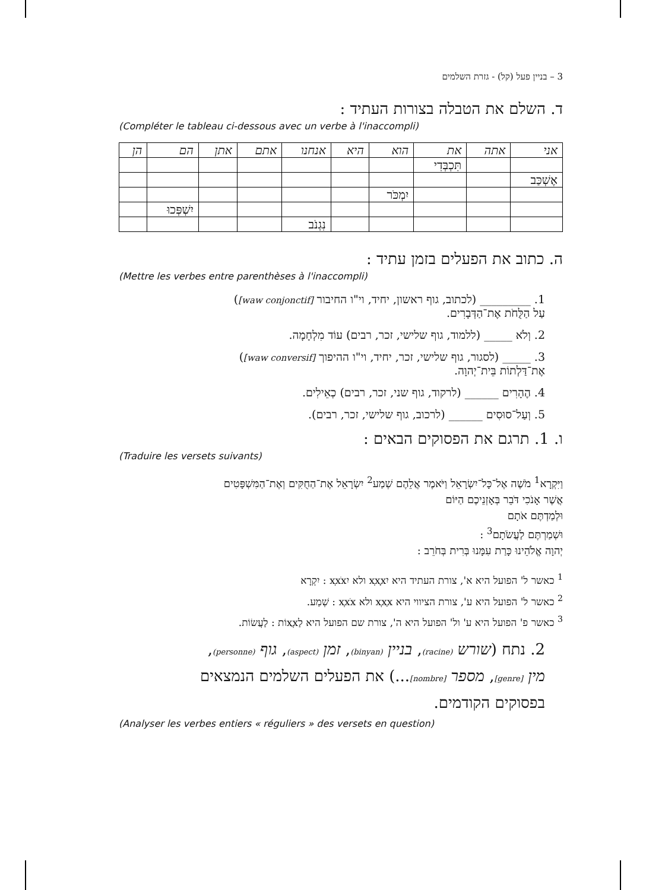3 – בניין פעל (קל) - גזרת השלמים
ד. השלם את הטבלה בצורות העתיד :
(Compléter le tableau ci-dessous avec un verbe à l'inaccompli)
| אני | אתה | את | הוא | היא | אנחנו | אתם | אתן | הם | הן |
| --- | --- | --- | --- | --- | --- | --- | --- | --- | --- |
| | | תִּכְבְּדִי | | | | | | | |
| אֶשְׁכַּב | | | | | | | | | |
| | | | יִמְכֹּר | | | | | | |
| | | | | | | | | יִשְׁפְּכוּ | |
| | | | | | נִגְנֹב | | | | |
ה. כתוב את הפעלים בזמן עתיד :
(Mettre les verbes entre parenthèses à l'inaccompli)
1. _________ (לכתוב, גוף ראשון, יחיד, וי"ו החיבור [waw conjonctif])
עַל הַלֻּחֹת אֶת־הַדְּבָרִים.
2. וְלֹא _____ (ללמוד, גוף שלישי, זכר, רבים) עוֹד מִלְחָמָה.
3. _____ (לסגור, גוף שלישי, זכר, יחיד, וי"ו ההיפוך [waw conversif])
אֶת־דַּלְתוֹת בֵּית־יְהוָה.
4. הֶהָרִים ______ (לרקוד, גוף שני, זכר, רבים) כְאֵילִים.
5. וְעַל־סוּסִים ______ (לרכוב, גוף שלישי, זכר, רבים).
ו. 1. תרגם את הפסוקים הבאים :
(Traduire les versets suivants)
וַיִּקְרָא<sup>1</sup> מֹשֶׁה אֶל־כָּל־יִשְׂרָאֵל וַיֹּאמֶר אֲלֵהֶם שְׁמַע<sup>2</sup> יִשְׂרָאֵל אֶת־הַחֻקִּים וְאֶת־הַמִּשְׁפָּטִים
אֲשֶׁר אָנֹכִי דֹּבֵר בְּאָזְנֵיכֶם הַיּוֹם
וּלְמַדְתֶּם אֹתָם
וּשְׁמַרְתֶּם לַעֲשֹׂתָם<sup>3</sup> :
יְהוָה אֱלֹהֵינוּ כָּרַת עִמָּנוּ בְּרִית בְּחֹרֵב :
<sup>1</sup> כאשר ל' הפועל היא א', צורת העתיד היא יִxְxָx ולא יִxְxֹx : יִקְרָא
<sup>2</sup> כאשר ל' הפועל היא ע', צורת הציווי היא xְxַx ולא xְxֹx : שְׁמַע.
<sup>3</sup> כאשר פ' הפועל היא ע' ול' הפועל היא ה', צורת שם הפועל היא לַxֲxוֹת : לַעֲשׂוֹת.
2. נתח (שורש (racine), בניין (binyan), זמן (aspect), גוף (personne),
מין [genre], מספר [nombre]...) את הפעלים השלמים הנמצאים
בפסוקים הקודמים.
(Analyser les verbes entiers « réguliers » des versets en question)